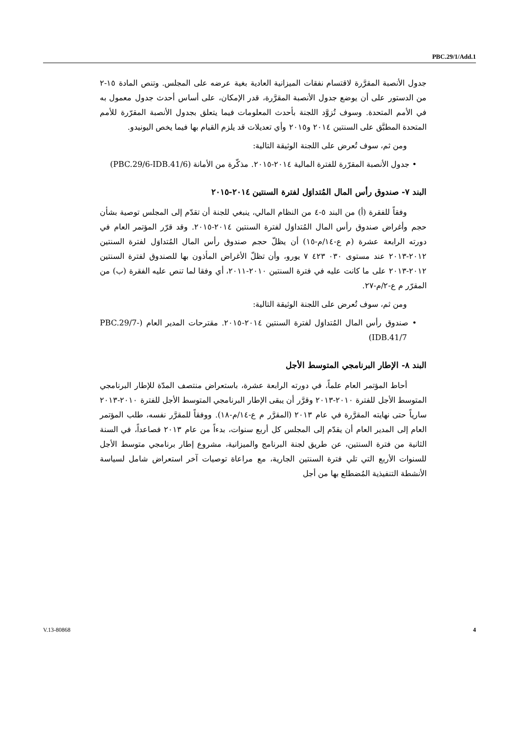PBC.29/1/Add.1
جدول الأنصبة المقرَّرة لاقتسام نفقات الميزانية العادية بغية عرضه على المجلس. وتنص المادة ١٥-٢ من الدستور على أن يوضع جدول الأنصبة المقرَّرة، قدر الإمكان، على أساس أحدث جدول معمول به في الأمم المتحدة. وسوف تُزوَّد اللجنة بأحدث المعلومات فيما يتعلق بجدول الأنصبة المقرّرة للأمم المتحدة المطبَّق على السنتين ٢٠١٤ و٢٠١٥ وأي تعديلات قد يلزم القيام بها فيما يخص اليونيدو.
ومن ثم، سوف تُعرض على اللجنة الوثيقة التالية:
• جدول الأنصبة المقرّرة للفترة المالية ٢٠١٤-٢٠١٥. مذكّرة من الأمانة (PBC.29/6-IDB.41/6)
البند ٧- صندوق رأس المال المُتداوَل لفترة السنتين ٢٠١٤-٢٠١٥
وفقاً للفقرة (أ) من البند ٥-٤ من النظام المالي، ينبغي للجنة أن تقدّم إلى المجلس توصية بشأن حجم وأغراض صندوق رأس المال المُتداوَل لفترة السنتين ٢٠١٤-٢٠١٥. وقد قرّر المؤتمر العام في دورته الرابعة عشرة (م ع-١٤/م-١٥) أن يظلّ حجم صندوق رأس المال المُتداوَل لفترة السنتين ٢٠١٢-٢٠١٣ عند مستوى ٠٣٠ ٤٢٣ ٧ يورو، وأن تظلّ الأغراض المأذون بها للصندوق لفترة السنتين ٢٠١٢-٢٠١٣ على ما كانت عليه في فترة السنتين ٢٠١٠-٢٠١١، أي وفقا لما تنص عليه الفقرة (ب) من المقرّر م ع-٢/م-٢٧.
ومن ثم، سوف تُعرض على اللجنة الوثيقة التالية:
• صندوق رأس المال المُتداوَل لفترة السنتين ٢٠١٤-٢٠١٥. مقترحات المدير العام (PBC.29/7-IDB.41/7)
البند ٨- الإطار البرنامجي المتوسط الأجل
أحاط المؤتمر العام علماً، في دورته الرابعة عشرة، باستعراض منتصف المدّة للإطار البرنامجي المتوسط الأجل للفترة ٢٠١٠-٢٠١٣ وقرَّر أن يبقى الإطار البرنامجي المتوسط الأجل للفترة ٢٠١٠-٢٠١٣ سارياً حتى نهايته المقرَّرة في عام ٢٠١٣ (المقرَّر م ع-١٤/م-١٨). ووفقاً للمقرَّر نفسه، طلب المؤتمر العام إلى المدير العام أن يقدّم إلى المجلس كل أربع سنوات، بدءاً من عام ٢٠١٣ فصاعداً، في السنة الثانية من فترة السنتين، عن طريق لجنة البرنامج والميزانية، مشروع إطار برنامجي متوسط الأجل للسنوات الأربع التي تلي فترة السنتين الجارية، مع مراعاة توصيات آخر استعراض شامل لسياسة الأنشطة التنفيذية المُضطلع بها من أجل
V.13-80868 4